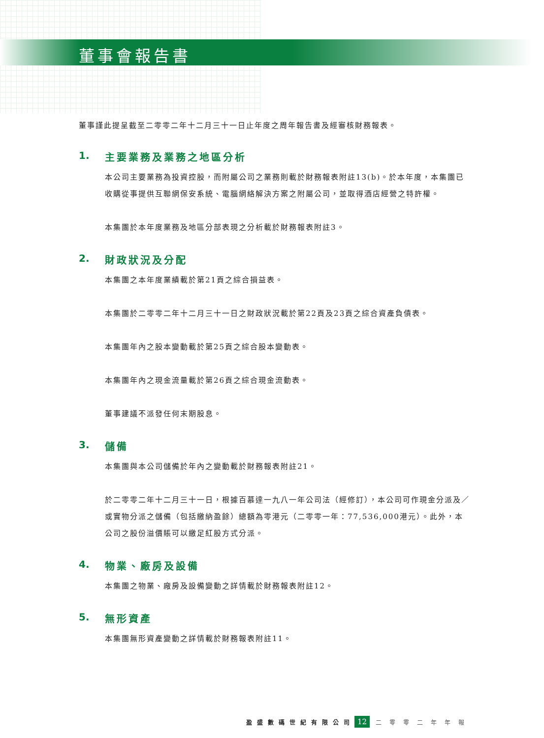董事會報告書
董事謹此提呈截至二零零二年十二月三十一日止年度之周年報告書及經審核財務報表。
1. 主要業務及業務之地區分析
本公司主要業務為投資控股，而附屬公司之業務則載於財務報表附註13(b)。於本年度，本集團已收購從事提供互聯網保安系統、電腦網絡解決方案之附屬公司，並取得酒店經營之特許權。
本集團於本年度業務及地區分部表現之分析載於財務報表附註3。
2. 財政狀況及分配
本集團之本年度業績載於第21頁之綜合損益表。
本集團於二零零二年十二月三十一日之財政狀況載於第22頁及23頁之綜合資產負債表。
本集團年內之股本變動載於第25頁之綜合股本變動表。
本集團年內之現金流量載於第26頁之綜合現金流動表。
董事建議不派發任何末期股息。
3. 儲備
本集團與本公司儲備於年內之變動載於財務報表附註21。
於二零零二年十二月三十一日，根據百慕達一九八一年公司法（經修訂），本公司可作現金分派及／或實物分派之儲備（包括繳納盈餘）總額為零港元（二零零一年：77,536,000港元）。此外，本公司之股份溢價賬可以繳足紅股方式分派。
4. 物業、廠房及設備
本集團之物業、廠房及設備變動之詳情載於財務報表附註12。
5. 無形資產
本集團無形資產變動之詳情載於財務報表附註11。
盈盛數碼世紀有限公司 12 二零零二年年報